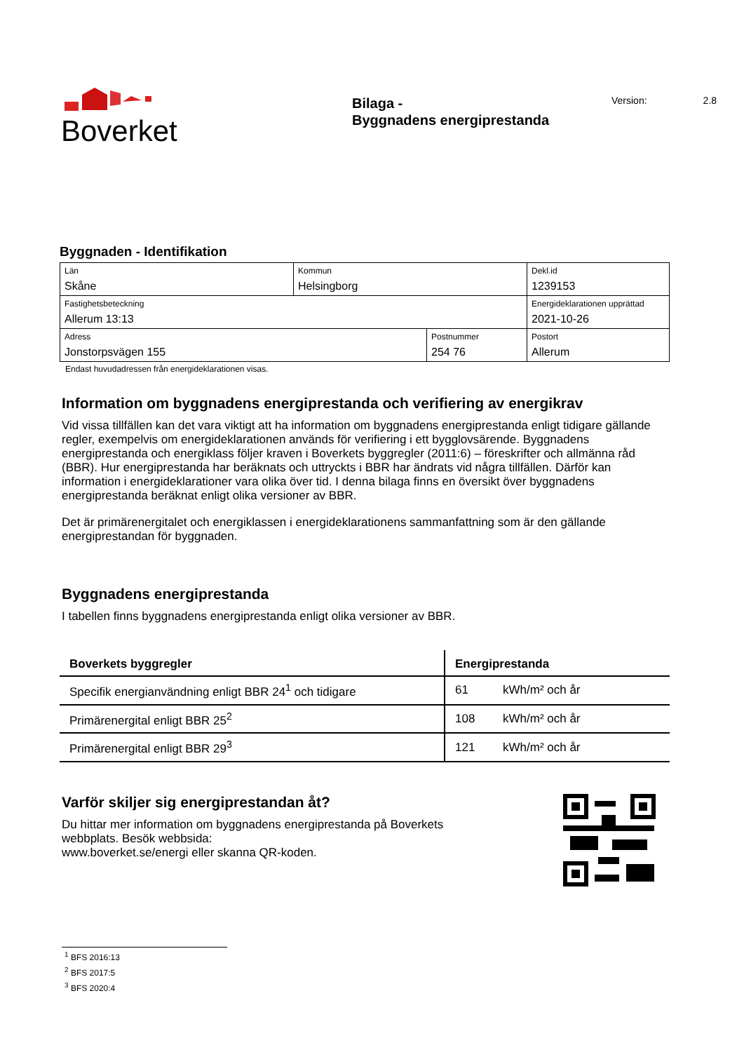Boverket
Bilaga -
Byggnadens energiprestanda
Version: 2.8
Byggnaden - Identifikation
| Län Skåne | Kommun Helsingborg | | Dekl.id 1239153 |
| Fastighetsbeteckning Allerum 13:13 | | | Energideklarationen upprättad 2021-10-26 |
| Adress Jonstorpsvägen 155 | | Postnummer 254 76 | Postort Allerum |
Endast huvudadressen från energideklarationen visas.
Information om byggnadens energiprestanda och verifiering av energikrav
Vid vissa tillfällen kan det vara viktigt att ha information om byggnadens energiprestanda enligt tidigare gällande regler, exempelvis om energideklarationen används för verifiering i ett bygglovsärende. Byggnadens energiprestanda och energiklass följer kraven i Boverkets byggregler (2011:6) – föreskrifter och allmänna råd (BBR). Hur energiprestanda har beräknats och uttryckts i BBR har ändrats vid några tillfällen. Därför kan information i energideklarationer vara olika över tid. I denna bilaga finns en översikt över byggnadens energiprestanda beräknat enligt olika versioner av BBR.
Det är primärenergitalet och energiklassen i energideklarationens sammanfattning som är den gällande energiprestandan för byggnaden.
Byggnadens energiprestanda
I tabellen finns byggnadens energiprestanda enligt olika versioner av BBR.
| Boverkets byggregler | Energiprestanda | |
| --- | --- | --- |
| Specifik energianvändning enligt BBR 24<sup>1</sup> och tidigare | 61 | kWh/m² och år |
| Primärenergital enligt BBR 25<sup>2</sup> | 108 | kWh/m² och år |
| Primärenergital enligt BBR 29<sup>3</sup> | 121 | kWh/m² och år |
Varför skiljer sig energiprestandan åt?
Du hittar mer information om byggnadens energiprestanda på Boverkets
webbplats. Besök webbsida:
www.boverket.se/energi eller skanna QR-koden.
<sup>1</sup> BFS 2016:13
<sup>2</sup> BFS 2017:5
<sup>3</sup> BFS 2020:4